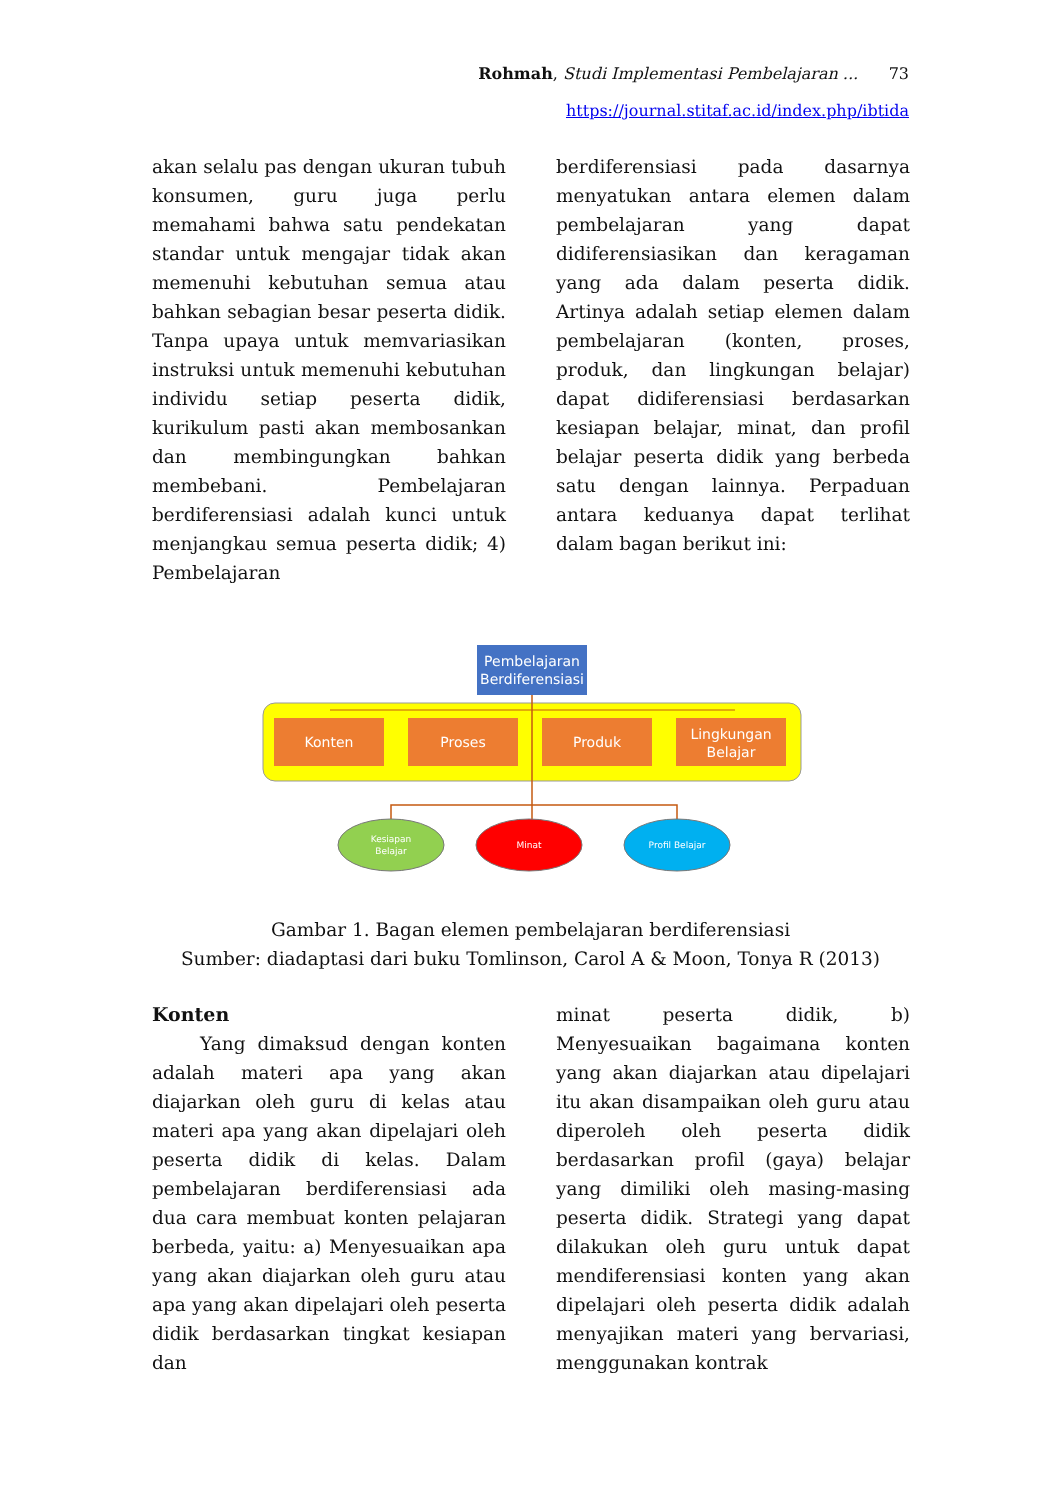Rohmah, Studi Implementasi Pembelajaran ... 73
https://journal.stitaf.ac.id/index.php/ibtida
akan selalu pas dengan ukuran tubuh konsumen, guru juga perlu memahami bahwa satu pendekatan standar untuk mengajar tidak akan memenuhi kebutuhan semua atau bahkan sebagian besar peserta didik. Tanpa upaya untuk memvariasikan instruksi untuk memenuhi kebutuhan individu setiap peserta didik, kurikulum pasti akan membosankan dan membingungkan bahkan membebani. Pembelajaran berdiferensiasi adalah kunci untuk menjangkau semua peserta didik; 4) Pembelajaran
berdiferensiasi pada dasarnya menyatukan antara elemen dalam pembelajaran yang dapat didiferensiasikan dan keragaman yang ada dalam peserta didik. Artinya adalah setiap elemen dalam pembelajaran (konten, proses, produk, dan lingkungan belajar) dapat didiferensiasi berdasarkan kesiapan belajar, minat, dan profil belajar peserta didik yang berbeda satu dengan lainnya. Perpaduan antara keduanya dapat terlihat dalam bagan berikut ini:
Pembelajaran
Berdiferensiasi
Konten
Proses
Produk
Lingkungan
Belajar
Kesiapan
Belajar
Minat
Profil Belajar
Gambar 1. Bagan elemen pembelajaran berdiferensiasi
Sumber: diadaptasi dari buku Tomlinson, Carol A & Moon, Tonya R (2013)
Konten
Yang dimaksud dengan konten adalah materi apa yang akan diajarkan oleh guru di kelas atau materi apa yang akan dipelajari oleh peserta didik di kelas. Dalam pembelajaran berdiferensiasi ada dua cara membuat konten pelajaran berbeda, yaitu: a) Menyesuaikan apa yang akan diajarkan oleh guru atau apa yang akan dipelajari oleh peserta didik berdasarkan tingkat kesiapan dan
minat peserta didik, b) Menyesuaikan bagaimana konten yang akan diajarkan atau dipelajari itu akan disampaikan oleh guru atau diperoleh oleh peserta didik berdasarkan profil (gaya) belajar yang dimiliki oleh masing-masing peserta didik. Strategi yang dapat dilakukan oleh guru untuk dapat mendiferensiasi konten yang akan dipelajari oleh peserta didik adalah menyajikan materi yang bervariasi, menggunakan kontrak